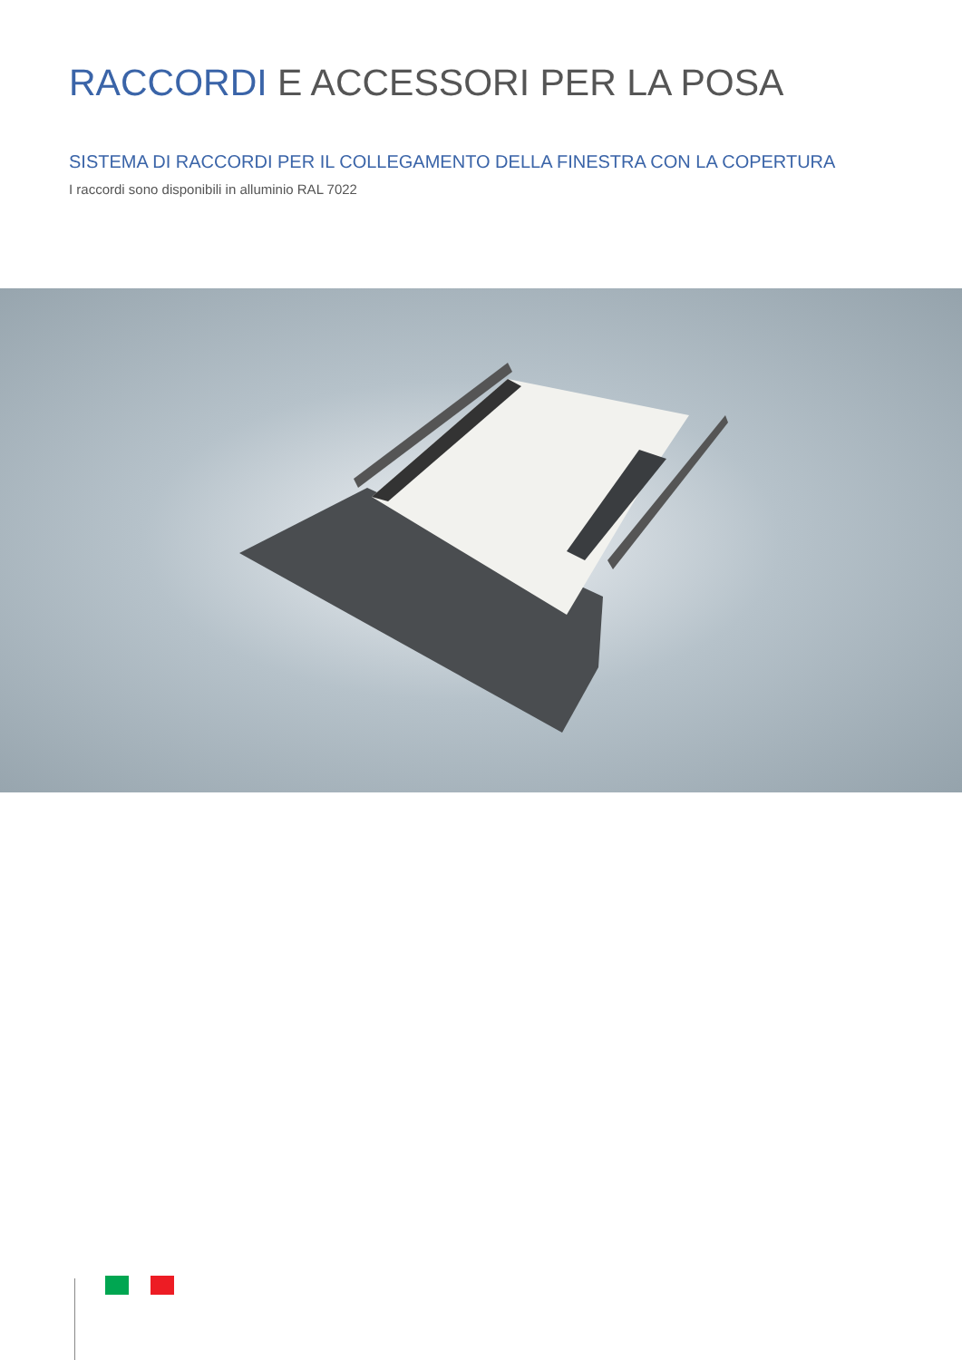RACCORDI E ACCESSORI PER LA POSA
SISTEMA DI RACCORDI PER IL COLLEGAMENTO DELLA FINESTRA CON LA COPERTURA
I raccordi sono disponibili in alluminio RAL 7022